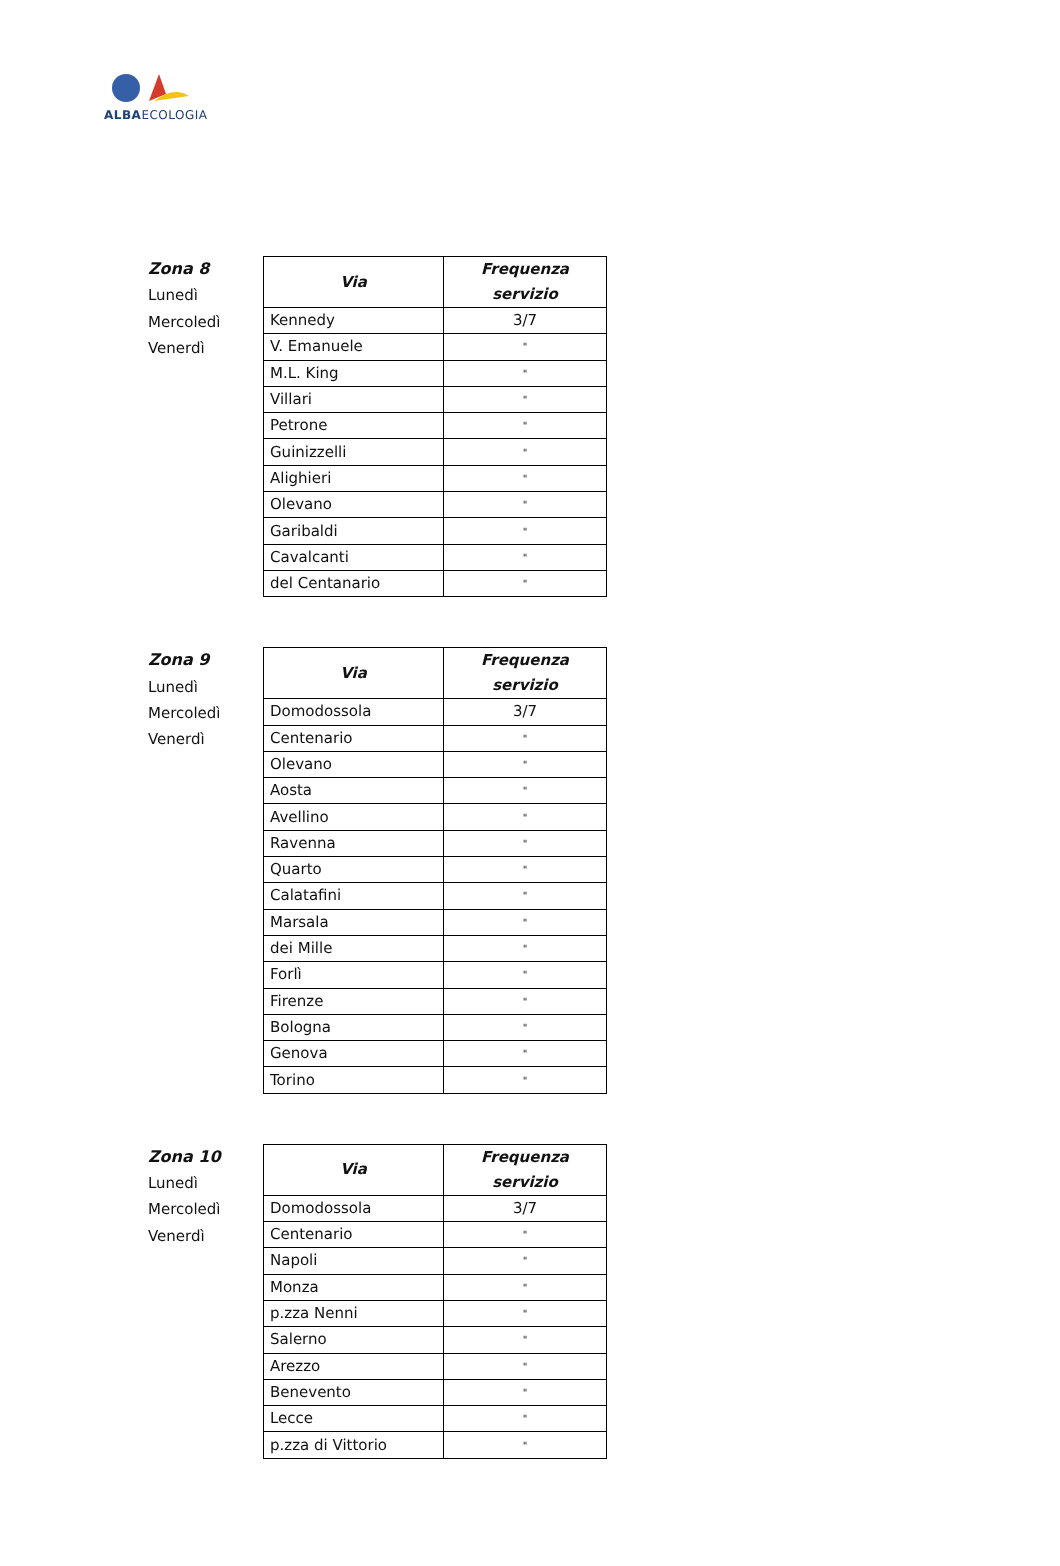ALBAECOLOGIA
Zona 8
Lunedì
Mercoledì
Venerdì
| Via | Frequenza servizio |
| --- | --- |
| Kennedy | 3/7 |
| V. Emanuele | " |
| M.L. King | " |
| Villari | " |
| Petrone | " |
| Guinizzelli | " |
| Alighieri | " |
| Olevano | " |
| Garibaldi | " |
| Cavalcanti | " |
| del Centanario | " |
Zona 9
Lunedì
Mercoledì
Venerdì
| Via | Frequenza servizio |
| --- | --- |
| Domodossola | 3/7 |
| Centenario | " |
| Olevano | " |
| Aosta | " |
| Avellino | " |
| Ravenna | " |
| Quarto | " |
| Calatafini | " |
| Marsala | " |
| dei Mille | " |
| Forlì | " |
| Firenze | " |
| Bologna | " |
| Genova | " |
| Torino | " |
Zona 10
Lunedì
Mercoledì
Venerdì
| Via | Frequenza servizio |
| --- | --- |
| Domodossola | 3/7 |
| Centenario | " |
| Napoli | " |
| Monza | " |
| p.zza Nenni | " |
| Salerno | " |
| Arezzo | " |
| Benevento | " |
| Lecce | " |
| p.zza di Vittorio | " |